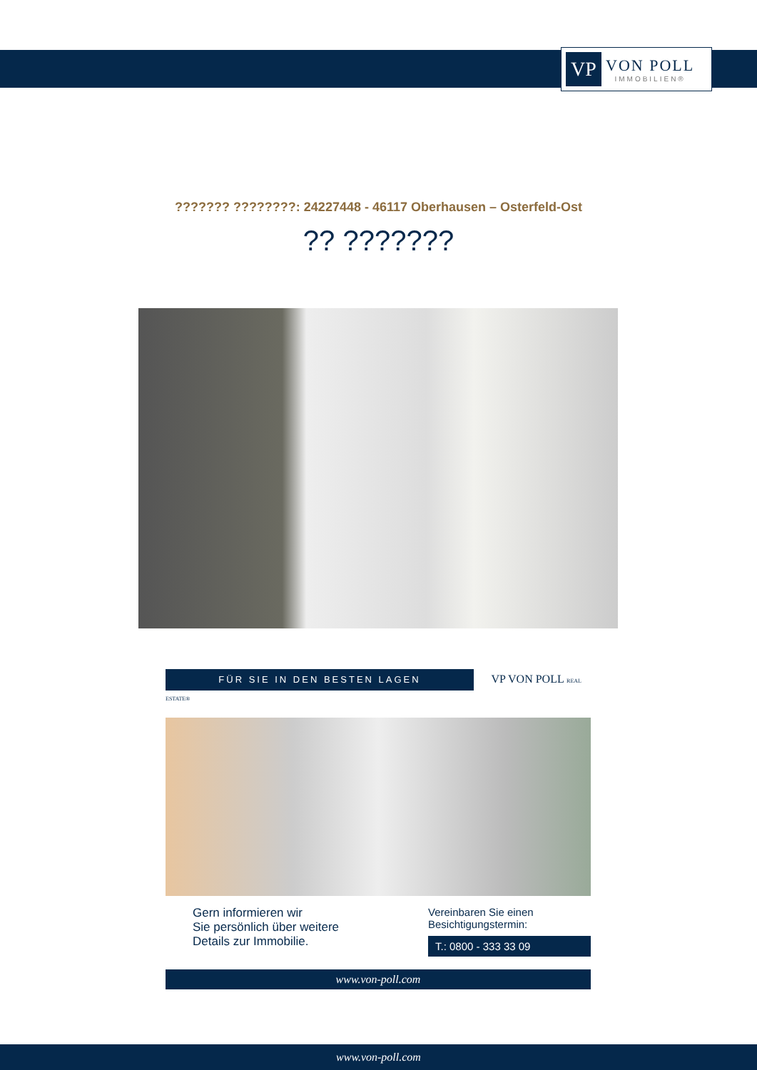VP
VON POLL
IMMOBILIEN®
??????? ????????: 24227448 - 46117 Oberhausen – Osterfeld-Ost
?? ???????
FÜR SIE IN DEN BESTEN LAGEN VP VON POLL REAL ESTATE®
Gern informieren wir
Sie persönlich über weitere
Details zur Immobilie.
Vereinbaren Sie einen
Besichtigungstermin:
T.: 0800 - 333 33 09
www.von-poll.com
www.von-poll.com